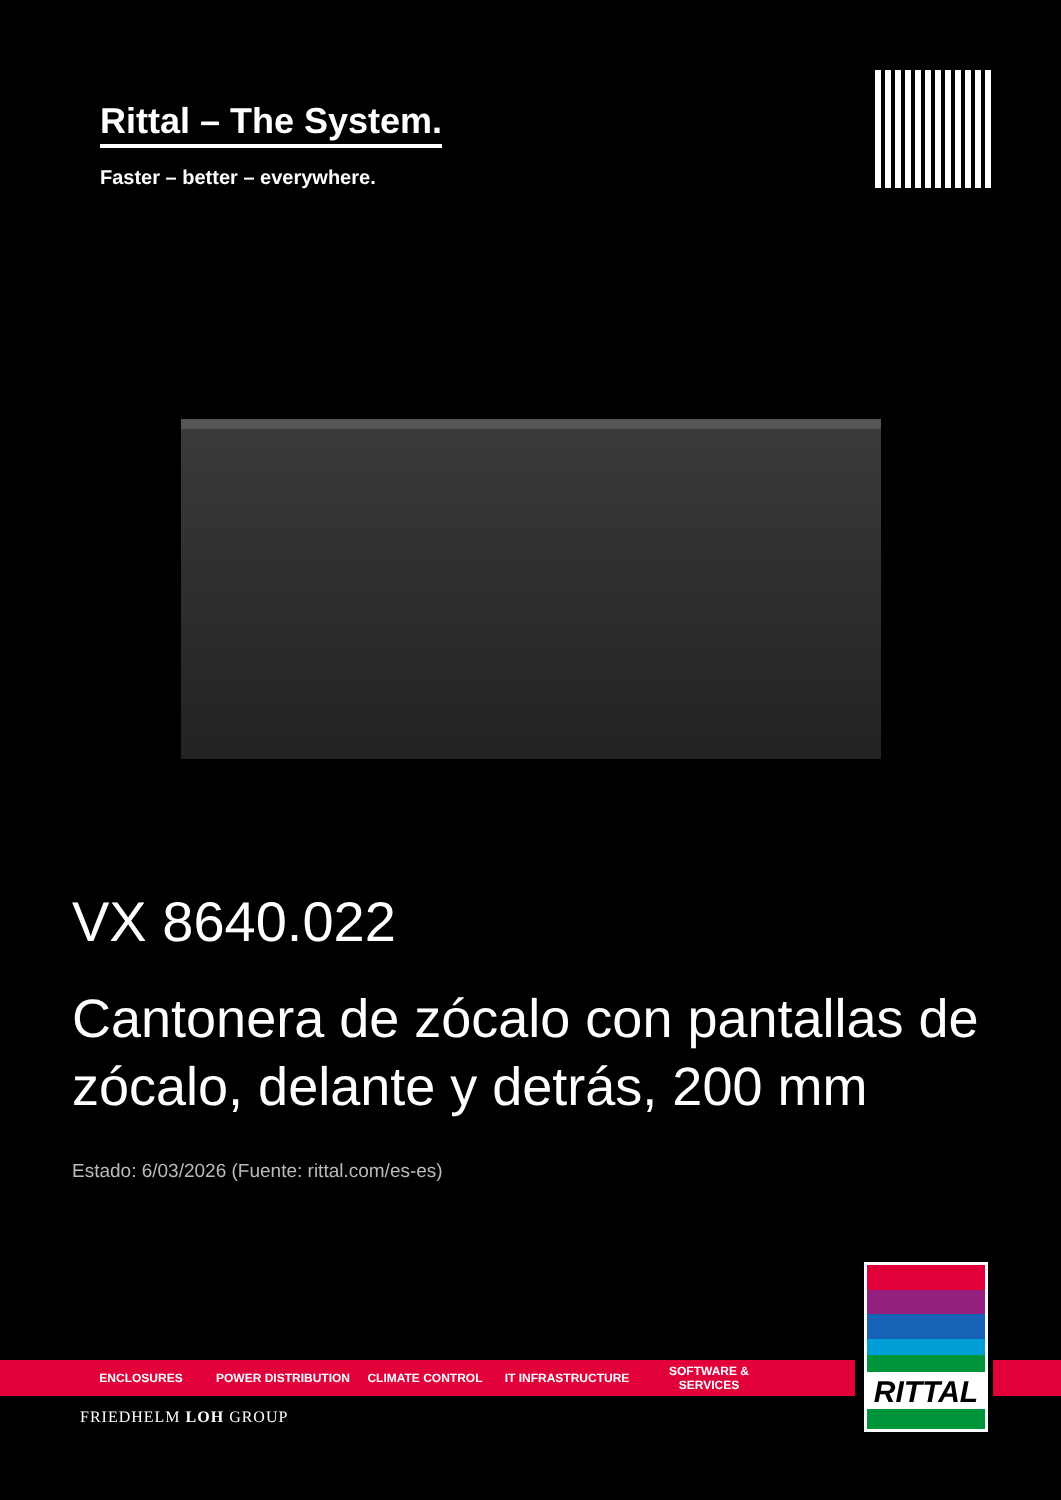Rittal – The System.
Faster – better – everywhere.
VX 8640.022
Cantonera de zócalo con pantallas de zócalo, delante y detrás, 200 mm
Estado: 6/03/2026 (Fuente: rittal.com/es-es)
ENCLOSURES POWER DISTRIBUTION CLIMATE CONTROL IT INFRASTRUCTURE SOFTWARE & SERVICES
RITTAL
FRIEDHELM LOH GROUP